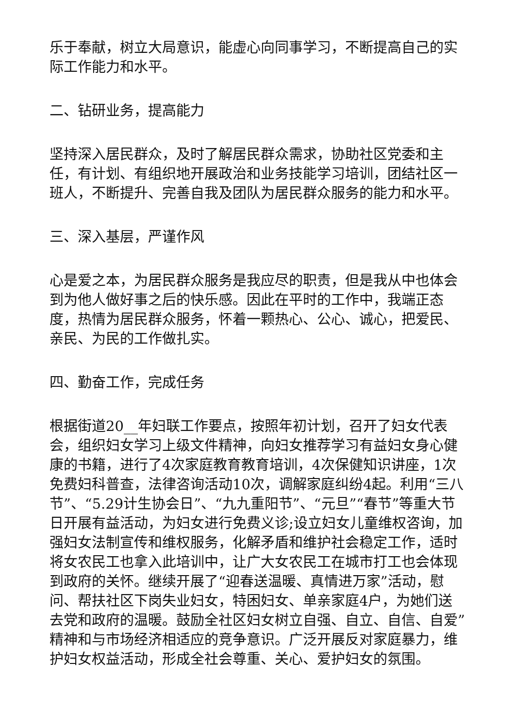乐于奉献，树立大局意识，能虚心向同事学习，不断提高自己的实际工作能力和水平。
二、钻研业务，提高能力
坚持深入居民群众，及时了解居民群众需求，协助社区党委和主任，有计划、有组织地开展政治和业务技能学习培训，团结社区一班人，不断提升、完善自我及团队为居民群众服务的能力和水平。
三、深入基层，严谨作风
心是爱之本，为居民群众服务是我应尽的职责，但是我从中也体会到为他人做好事之后的快乐感。因此在平时的工作中，我端正态度，热情为居民群众服务，怀着一颗热心、公心、诚心，把爱民、亲民、为民的工作做扎实。
四、勤奋工作，完成任务
根据街道20__年妇联工作要点，按照年初计划，召开了妇女代表会，组织妇女学习上级文件精神，向妇女推荐学习有益妇女身心健康的书籍，进行了4次家庭教育教育培训，4次保健知识讲座，1次免费妇科普查，法律咨询活动10次，调解家庭纠纷4起。利用“三八节”、“5.29计生协会日”、“九九重阳节”、“元旦”“春节”等重大节日开展有益活动，为妇女进行免费义诊;设立妇女儿童维权咨询，加强妇女法制宣传和维权服务，化解矛盾和维护社会稳定工作，适时将女农民工也拿入此培训中，让广大女农民工在城市打工也会体现到政府的关怀。继续开展了“迎春送温暖、真情进万家”活动，慰问、帮扶社区下岗失业妇女，特困妇女、单亲家庭4户，为她们送去党和政府的温暖。鼓励全社区妇女树立自强、自立、自信、自爱”精神和与市场经济相适应的竞争意识。广泛开展反对家庭暴力，维护妇女权益活动，形成全社会尊重、关心、爱护妇女的氛围。